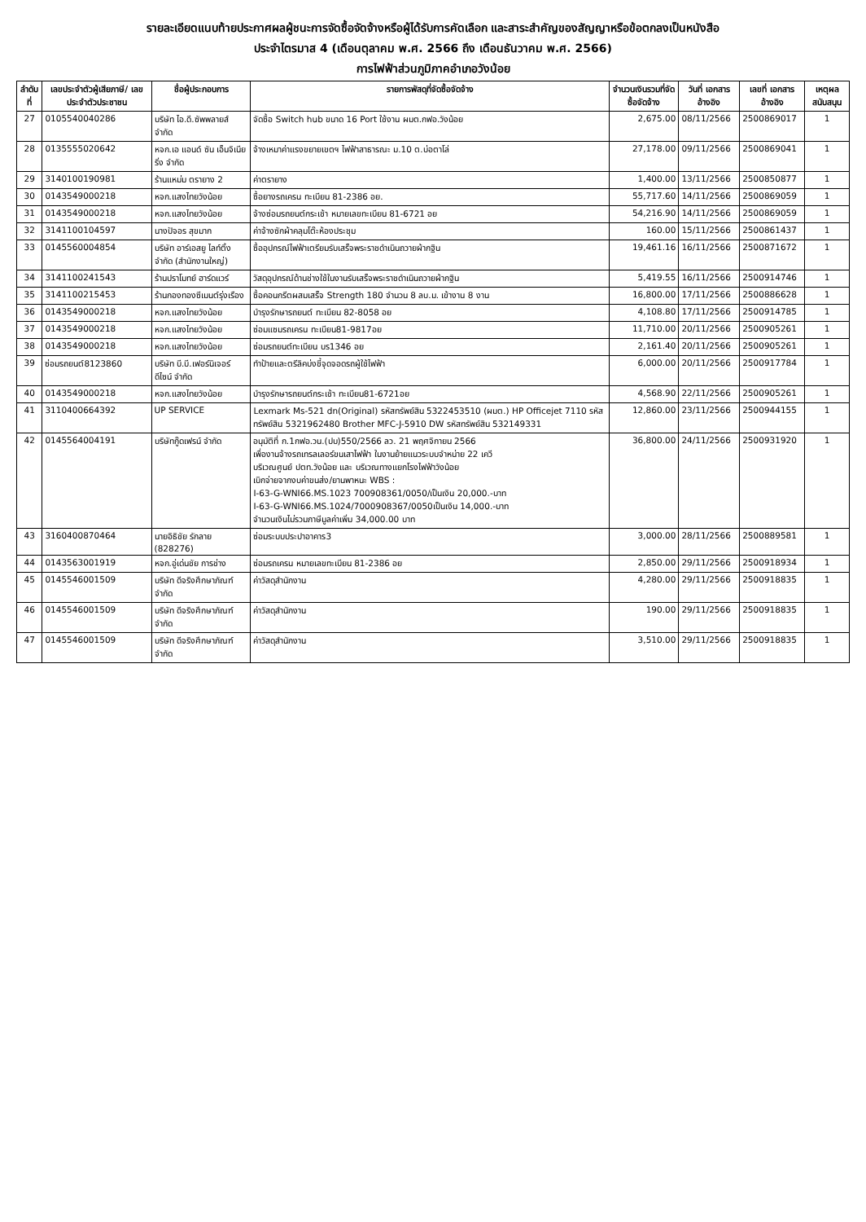รายละเอียดแนบท้ายประกาศผลผู้ชนะการจัดซื้อจัดจ้างหรือผู้ได้รับการคัดเลือก และสาระสำคัญของสัญญาหรือข้อตกลงเป็นหนังสือ
ประจำไตรมาส 4 (เดือนตุลาคม พ.ศ. 2566 ถึง เดือนธันวาคม พ.ศ. 2566)
การไฟฟ้าส่วนภูมิภาคอำเภอวังน้อย
| ลำดับที่ | เลขประจำตัวผู้เสียภาษี/ เลขประจำตัวประชาชน | ชื่อผู้ประกอบการ | รายการพัสดุที่จัดซื้อจัดจ้าง | จำนวนเงินรวมที่จัดซื้อจัดจ้าง | วันที่ เอกสารอ้างอิง | เลขที่ เอกสารอ้างอิง | เหตุผลสนับสนุน |
| --- | --- | --- | --- | --- | --- | --- | --- |
| 27 | 0105540040286 | บริษัท ไอ.ดี.ซัพพลายส์ จำกัด | จัดซื้อ Switch hub ขนาด 16 Port ใช้งาน ผมต.กฟอ.วังน้อย | 2,675.00 | 08/11/2566 | 2500869017 | 1 |
| 28 | 0135555020642 | หจก.เอ แอนด์ ซัน เอ็นจิเนียริ่ง จำกัด | จ้างเหมาค่าแรงขยายเขตฯ ไฟฟ้าสาธารณะ ม.10 ต.บ่อตาโล่ | 27,178.00 | 09/11/2566 | 2500869041 | 1 |
| 29 | 3140100190981 | ร้านแหม่ม ตรายาง 2 | ค่าตรายาง | 1,400.00 | 13/11/2566 | 2500850877 | 1 |
| 30 | 0143549000218 | หจก.แสงไทยวังน้อย | ซื้อยางรถเครน ทะเบียน 81-2386 อย. | 55,717.60 | 14/11/2566 | 2500869059 | 1 |
| 31 | 0143549000218 | หจก.แสงไทยวังน้อย | จ้างซ่อมรถยนต์กระเช้า หมายเลขทะเบียน 81-6721 อย | 54,216.90 | 14/11/2566 | 2500869059 | 1 |
| 32 | 3141100104597 | นางปัจอร สุขมาก | ค่าจ้างซักผ้าคลุมโต๊ะห้องประชุม | 160.00 | 15/11/2566 | 2500861437 | 1 |
| 33 | 0145560004854 | บริษัท อาร์เอสยู ไลท์ติ้ง จำกัด (สำนักงานใหญ่) | ซื้ออุปกรณ์ไฟฟ้าเตรียมรับเสร็จพระราชดำเนินถวายผ้ากฐิน | 19,461.16 | 16/11/2566 | 2500871672 | 1 |
| 34 | 3141100241543 | ร้านปราโมทย์ ฮาร์ดแวร์ | วัสดุอุปกรณ์ด้านช่างใช้ในงานรับเสร็จพระราชดำเนินถวายผ้ากฐิน | 5,419.55 | 16/11/2566 | 2500914746 | 1 |
| 35 | 3141100215453 | ร้านกองทองซีเมนต์รุ่งเรือง | ซื้อคอนกรีตผสมเสร็จ Strength 180 จำนวน 8 ลบ.ม. เข้างาน 8 งาน | 16,800.00 | 17/11/2566 | 2500886628 | 1 |
| 36 | 0143549000218 | หจก.แสงไทยวังน้อย | บำรุงรักษารถยนต์ ทะเบียน 82-8058 อย | 4,108.80 | 17/11/2566 | 2500914785 | 1 |
| 37 | 0143549000218 | หจก.แสงไทยวังน้อย | ซ่อมแซมรถเครน ทะเบียน81-9817อย | 11,710.00 | 20/11/2566 | 2500905261 | 1 |
| 38 | 0143549000218 | หจก.แสงไทยวังน้อย | ซ่อมรถยนต์ทะเบียน บร1346 อย | 2,161.40 | 20/11/2566 | 2500905261 | 1 |
| 39 | ซ่อมรถยนต์8123860 | บริษัท บี.บี.เฟอร์นิเจอร์ ดีไซน์ จำกัด | ทำป้ายและตรีลิคบ่งชี้จุดจอดรถผู้ใช้ไฟฟ้า | 6,000.00 | 20/11/2566 | 2500917784 | 1 |
| 40 | 0143549000218 | หจก.แสงไทยวังน้อย | บำรุงรักษารถยนต์กระเช้า ทะเบียน81-6721อย | 4,568.90 | 22/11/2566 | 2500905261 | 1 |
| 41 | 3110400664392 | UP SERVICE | Lexmark Ms-521 dn(Original) รหัสทรัพย์สิน 5322453510 (ผมต.) HP Officejet 7110 รหัสทรัพย์สิน 5321962480 Brother MFC-J-5910 DW รหัสทรัพย์สิน 532149331 | 12,860.00 | 23/11/2566 | 2500944155 | 1 |
| 42 | 0145564004191 | บริษัทกู๊ดเฟรน์ จำกัด | อนุมัติที่ ก.1กฟอ.วน.(ปบ)550/2566 ลว. 21 พฤศจิกายน 2566 เพื่องานจ้างรถเทรลเลอร์ขนเสาไฟฟ้า ในงานย้ายแนวระบบจำหน่าย 22 เควี บริเวณศูนย์ ปตท.วังน้อย และ บริเวณทางแยกโรงไฟฟ้าวังน้อย เบิกจ่ายจากงบค่าขนส่ง/ยานพาหนะ WBS : I-63-G-WNI66.MS.1023 700908361/0050/เป็นเงิน 20,000.-บาท I-63-G-WNI66.MS.1024/7000908367/0050เป็นเงิน 14,000.-บาท จำนวนเงินไม่รวมภาษีมูลค่าเพิ่ม 34,000.00 บาท | 36,800.00 | 24/11/2566 | 2500931920 | 1 |
| 43 | 3160400870464 | นายอิธิชัย รักลาย (828276) | ซ่อมระบบประปาอาคาร3 | 3,000.00 | 28/11/2566 | 2500889581 | 1 |
| 44 | 0143563001919 | หจก.อู่เด่นชัย การช่าง | ซ่อมรถเครน หมายเลขทะเบียน 81-2386 อย | 2,850.00 | 29/11/2566 | 2500918934 | 1 |
| 45 | 0145546001509 | บริษัท ดีจริงศึกษาภัณฑ์ จำกัด | ค่าวัสดุสำนักงาน | 4,280.00 | 29/11/2566 | 2500918835 | 1 |
| 46 | 0145546001509 | บริษัท ดีจริงศึกษาภัณฑ์ จำกัด | ค่าวัสดุสำนักงาน | 190.00 | 29/11/2566 | 2500918835 | 1 |
| 47 | 0145546001509 | บริษัท ดีจริงศึกษาภัณฑ์ จำกัด | ค่าวัสดุสำนักงาน | 3,510.00 | 29/11/2566 | 2500918835 | 1 |